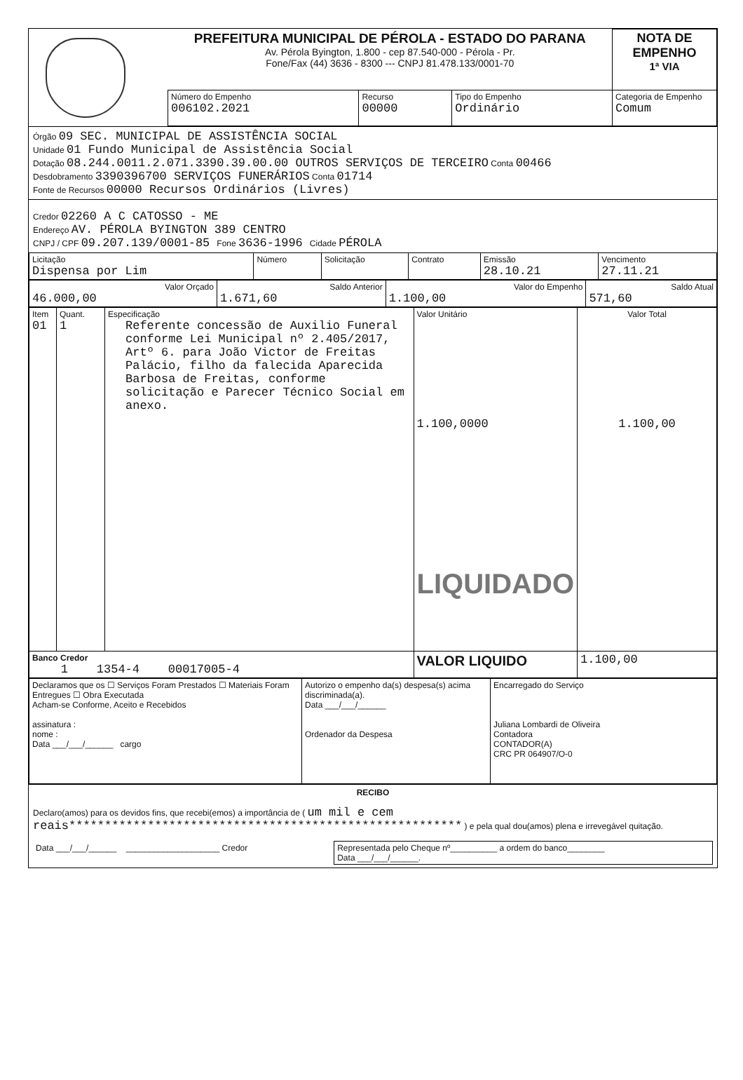| | PREFEITURA MUNICIPAL DE PÉROLA - ESTADO DO PARANA Av. Pérola Byington, 1.800 - cep 87.540-000 - Pérola - Pr. Fone/Fax (44) 3636 - 8300 --- CNPJ 81.478.133/0001-70 | | | | NOTA DE EMPENHO 1ª VIA |
| | Número do Empenho 006102.2021 | Recurso 00000 | Tipo do Empenho Ordinário | Categoria de Empenho Comum | |
Órgão 09 SEC. MUNICIPAL DE ASSISTÊNCIA SOCIAL
Unidade 01 Fundo Municipal de Assistência Social
Dotação 08.244.0011.2.071.3390.39.00.00 OUTROS SERVIÇOS DE TERCEIRO Conta 00466
Desdobramento 3390396700 SERVIÇOS FUNERÁRIOS Conta 01714
Fonte de Recursos 00000 Recursos Ordinários (Livres)
Credor 02260 A C CATOSSO - ME
Endereço AV. PÉROLA BYINGTON 389 CENTRO
CNPJ / CPF 09.207.139/0001-85 Fone 3636-1996 Cidade PÉROLA
| Licitação Dispensa por Lim | Número | Solicitação | Contrato | Emissão 28.10.21 | Vencimento 27.11.21 |
| Valor Orçado 46.000,00 | Saldo Anterior 1.671,60 | Valor do Empenho 1.100,00 | Saldo Atual 571,60 |
| Item 01 | Quant. 1 | Especificação Referente concessão de Auxilio Funeral conforme Lei Municipal nº 2.405/2017, Artº 6. para João Victor de Freitas Palácio, filho da falecida Aparecida Barbosa de Freitas, conforme solicitação e Parecer Técnico Social em anexo. | Valor Unitário 1.100,0000 LIQUIDADO | Valor Total 1.100,00 |
| Banco Credor 1 1354-4 00017005-4 | | | VALOR LIQUIDO | 1.100,00 |
| Declaramos que os ☐ Serviços Foram Prestados ☐ Materiais Foram Entregues ☐ Obra Executada Acham-se Conforme, Aceito e Recebidos assinatura : nome : Data ___/___/______ cargo | Autorizo o empenho da(s) despesa(s) acima discriminada(a). Data ___/___/______ Ordenador da Despesa | Encarregado do Serviço Juliana Lombardi de Oliveira Contadora CONTADOR(A) CRC PR 064907/O-0 |
RECIBO
Declaro(amos) para os devidos fins, que recebi(emos) a importância de ( um mil e cem reais******************************************************* ) e pela qual dou(amos) plena e irrevegável quitação.
| Data ___/___/______ ____________________ Credor | Representada pelo Cheque nº__________ a ordem do banco________ Data ___/___/______. |